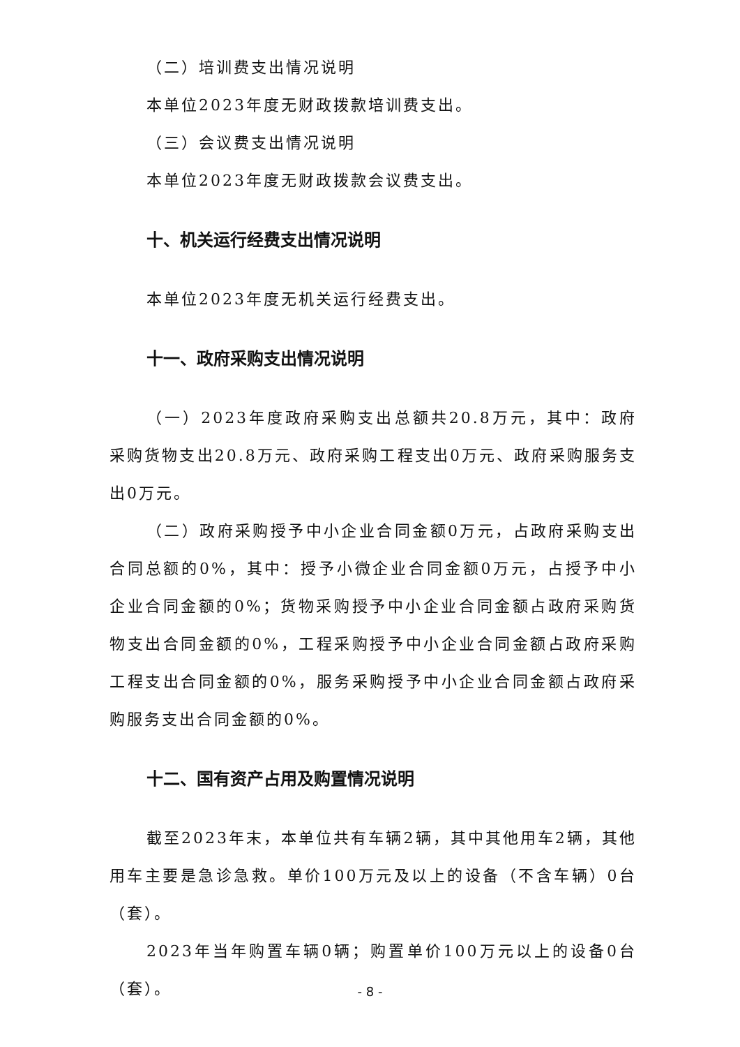（二）培训费支出情况说明
本单位2023年度无财政拨款培训费支出。
（三）会议费支出情况说明
本单位2023年度无财政拨款会议费支出。
十、机关运行经费支出情况说明
本单位2023年度无机关运行经费支出。
十一、政府采购支出情况说明
（一）2023年度政府采购支出总额共20.8万元，其中：政府采购货物支出20.8万元、政府采购工程支出0万元、政府采购服务支出0万元。
（二）政府采购授予中小企业合同金额0万元，占政府采购支出合同总额的0%，其中：授予小微企业合同金额0万元，占授予中小企业合同金额的0%；货物采购授予中小企业合同金额占政府采购货物支出合同金额的0%，工程采购授予中小企业合同金额占政府采购工程支出合同金额的0%，服务采购授予中小企业合同金额占政府采购服务支出合同金额的0%。
十二、国有资产占用及购置情况说明
截至2023年末，本单位共有车辆2辆，其中其他用车2辆，其他用车主要是急诊急救。单价100万元及以上的设备（不含车辆）0台（套）。
2023年当年购置车辆0辆；购置单价100万元以上的设备0台（套）。
- 8 -